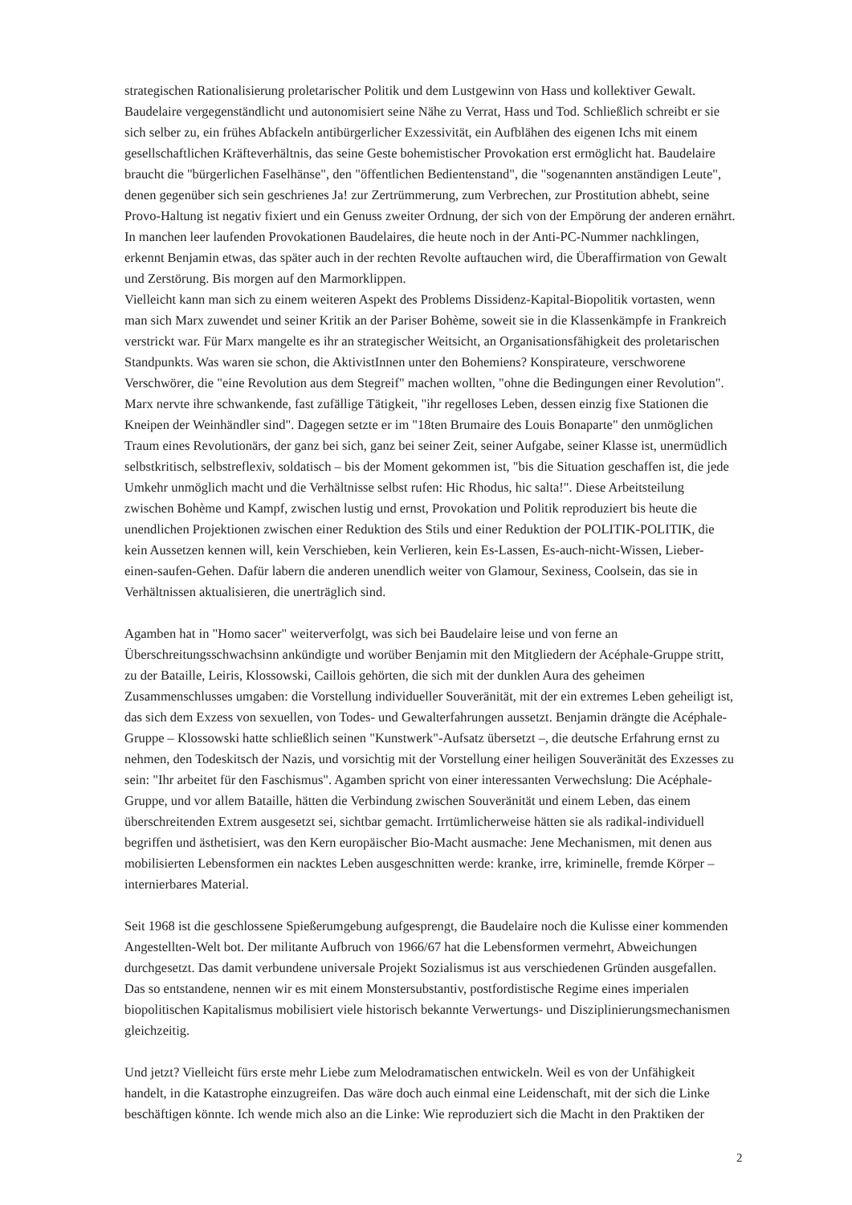strategischen Rationalisierung proletarischer Politik und dem Lustgewinn von Hass und kollektiver Gewalt. Baudelaire vergegenständlicht und autonomisiert seine Nähe zu Verrat, Hass und Tod. Schließlich schreibt er sie sich selber zu, ein frühes Abfackeln antibürgerlicher Exzessivität, ein Aufblähen des eigenen Ichs mit einem gesellschaftlichen Kräfteverhältnis, das seine Geste bohemistischer Provokation erst ermöglicht hat. Baudelaire braucht die "bürgerlichen Faselhänse", den "öffentlichen Bedientenstand", die "sogenannten anständigen Leute", denen gegenüber sich sein geschrienes Ja! zur Zertrümmerung, zum Verbrechen, zur Prostitution abhebt, seine Provo-Haltung ist negativ fixiert und ein Genuss zweiter Ordnung, der sich von der Empörung der anderen ernährt. In manchen leer laufenden Provokationen Baudelaires, die heute noch in der Anti-PC-Nummer nachklingen, erkennt Benjamin etwas, das später auch in der rechten Revolte auftauchen wird, die Überaffirmation von Gewalt und Zerstörung. Bis morgen auf den Marmorklippen.
Vielleicht kann man sich zu einem weiteren Aspekt des Problems Dissidenz-Kapital-Biopolitik vortasten, wenn man sich Marx zuwendet und seiner Kritik an der Pariser Bohème, soweit sie in die Klassenkämpfe in Frankreich verstrickt war. Für Marx mangelte es ihr an strategischer Weitsicht, an Organisationsfähigkeit des proletarischen Standpunkts. Was waren sie schon, die AktivistInnen unter den Bohemiens? Konspirateure, verschworene Verschwörer, die "eine Revolution aus dem Stegreif" machen wollten, "ohne die Bedingungen einer Revolution". Marx nervte ihre schwankende, fast zufällige Tätigkeit, "ihr regelloses Leben, dessen einzig fixe Stationen die Kneipen der Weinhändler sind". Dagegen setzte er im "18ten Brumaire des Louis Bonaparte" den unmöglichen Traum eines Revolutionärs, der ganz bei sich, ganz bei seiner Zeit, seiner Aufgabe, seiner Klasse ist, unermüdlich selbstkritisch, selbstreflexiv, soldatisch – bis der Moment gekommen ist, "bis die Situation geschaffen ist, die jede Umkehr unmöglich macht und die Verhältnisse selbst rufen: Hic Rhodus, hic salta!". Diese Arbeitsteilung zwischen Bohème und Kampf, zwischen lustig und ernst, Provokation und Politik reproduziert bis heute die unendlichen Projektionen zwischen einer Reduktion des Stils und einer Reduktion der POLITIK-POLITIK, die kein Aussetzen kennen will, kein Verschieben, kein Verlieren, kein Es-Lassen, Es-auch-nicht-Wissen, Lieber-einen-saufen-Gehen. Dafür labern die anderen unendlich weiter von Glamour, Sexiness, Coolsein, das sie in Verhältnissen aktualisieren, die unerträglich sind.
Agamben hat in "Homo sacer" weiterverfolgt, was sich bei Baudelaire leise und von ferne an Überschreitungsschwachsinn ankündigte und worüber Benjamin mit den Mitgliedern der Acéphale-Gruppe stritt, zu der Bataille, Leiris, Klossowski, Caillois gehörten, die sich mit der dunklen Aura des geheimen Zusammenschlusses umgaben: die Vorstellung individueller Souveränität, mit der ein extremes Leben geheiligt ist, das sich dem Exzess von sexuellen, von Todes- und Gewalterfahrungen aussetzt. Benjamin drängte die Acéphale-Gruppe – Klossowski hatte schließlich seinen "Kunstwerk"-Aufsatz übersetzt –, die deutsche Erfahrung ernst zu nehmen, den Todeskitsch der Nazis, und vorsichtig mit der Vorstellung einer heiligen Souveränität des Exzesses zu sein: "Ihr arbeitet für den Faschismus". Agamben spricht von einer interessanten Verwechslung: Die Acéphale-Gruppe, und vor allem Bataille, hätten die Verbindung zwischen Souveränität und einem Leben, das einem überschreitenden Extrem ausgesetzt sei, sichtbar gemacht. Irrtümlicherweise hätten sie als radikal-individuell begriffen und ästhetisiert, was den Kern europäischer Bio-Macht ausmache: Jene Mechanismen, mit denen aus mobilisierten Lebensformen ein nacktes Leben ausgeschnitten werde: kranke, irre, kriminelle, fremde Körper – internierbares Material.
Seit 1968 ist die geschlossene Spießerumgebung aufgesprengt, die Baudelaire noch die Kulisse einer kommenden Angestellten-Welt bot. Der militante Aufbruch von 1966/67 hat die Lebensformen vermehrt, Abweichungen durchgesetzt. Das damit verbundene universale Projekt Sozialismus ist aus verschiedenen Gründen ausgefallen. Das so entstandene, nennen wir es mit einem Monstersubstantiv, postfordistische Regime eines imperialen biopolitischen Kapitalismus mobilisiert viele historisch bekannte Verwertungs- und Disziplinierungsmechanismen gleichzeitig.
Und jetzt? Vielleicht fürs erste mehr Liebe zum Melodramatischen entwickeln. Weil es von der Unfähigkeit handelt, in die Katastrophe einzugreifen. Das wäre doch auch einmal eine Leidenschaft, mit der sich die Linke beschäftigen könnte. Ich wende mich also an die Linke: Wie reproduziert sich die Macht in den Praktiken der
2